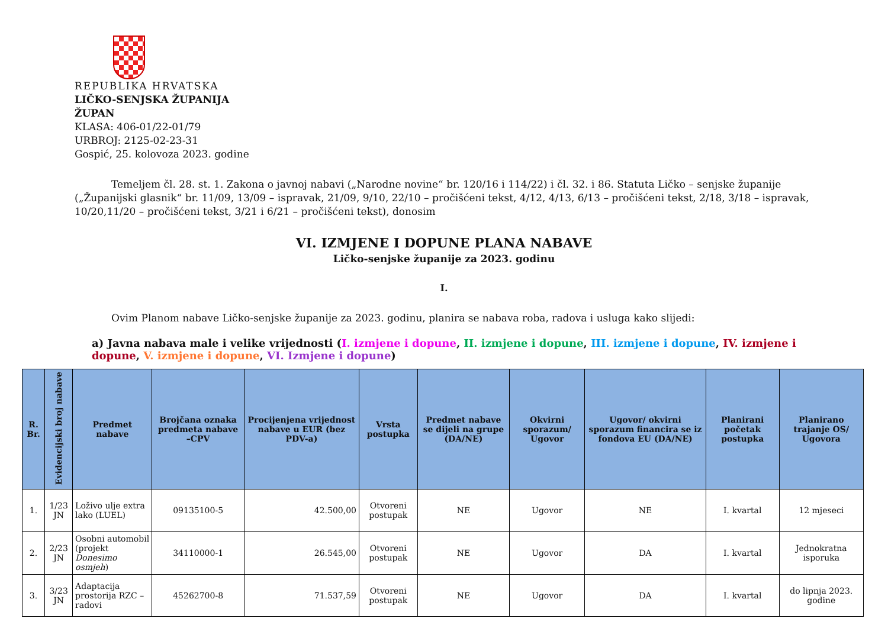REPUBLIKA HRVATSKA
LIČKO-SENJSKA ŽUPANIJA
ŽUPAN
KLASA: 406-01/22-01/79
URBROJ: 2125-02-23-31
Gospić, 25. kolovoza 2023. godine
Temeljem čl. 28. st. 1. Zakona o javnoj nabavi („Narodne novine“ br. 120/16 i 114/22) i čl. 32. i 86. Statuta Ličko – senjske županije („Županijski glasnik“ br. 11/09, 13/09 – ispravak, 21/09, 9/10, 22/10 – pročišćeni tekst, 4/12, 4/13, 6/13 – pročišćeni tekst, 2/18, 3/18 – ispravak, 10/20,11/20 – pročišćeni tekst, 3/21 i 6/21 – pročišćeni tekst), donosim
VI. IZMJENE I DOPUNE PLANA NABAVE
Ličko-senjske županije za 2023. godinu
I.
Ovim Planom nabave Ličko-senjske županije za 2023. godinu, planira se nabava roba, radova i usluga kako slijedi:
a) Javna nabava male i velike vrijednosti (I. izmjene i dopune, II. izmjene i dopune, III. izmjene i dopune, IV. izmjene i dopune, V. izmjene i dopune, VI. Izmjene i dopune)
| R. Br. | Evidencijski broj nabave | Predmet nabave | Brojčana oznaka predmeta nabave –CPV | Procijenjena vrijednost nabave u EUR (bez PDV-a) | Vrsta postupka | Predmet nabave se dijeli na grupe (DA/NE) | Okvirni sporazum/ Ugovor | Ugovor/ okvirni sporazum financira se iz fondova EU (DA/NE) | Planirani početak postupka | Planirano trajanje OS/ Ugovora |
| --- | --- | --- | --- | --- | --- | --- | --- | --- | --- | --- |
| 1. | 1/23 JN | Loživo ulje extra lako (LUEL) | 09135100-5 | 42.500,00 | Otvoreni postupak | NE | Ugovor | NE | I. kvartal | 12 mjeseci |
| 2. | 2/23 JN | Osobni automobil (projekt Donesimo osmjeh ) | 34110000-1 | 26.545,00 | Otvoreni postupak | NE | Ugovor | DA | I. kvartal | Jednokratna isporuka |
| 3. | 3/23 JN | Adaptacija prostorija RZC – radovi | 45262700-8 | 71.537,59 | Otvoreni postupak | NE | Ugovor | DA | I. kvartal | do lipnja 2023. godine |